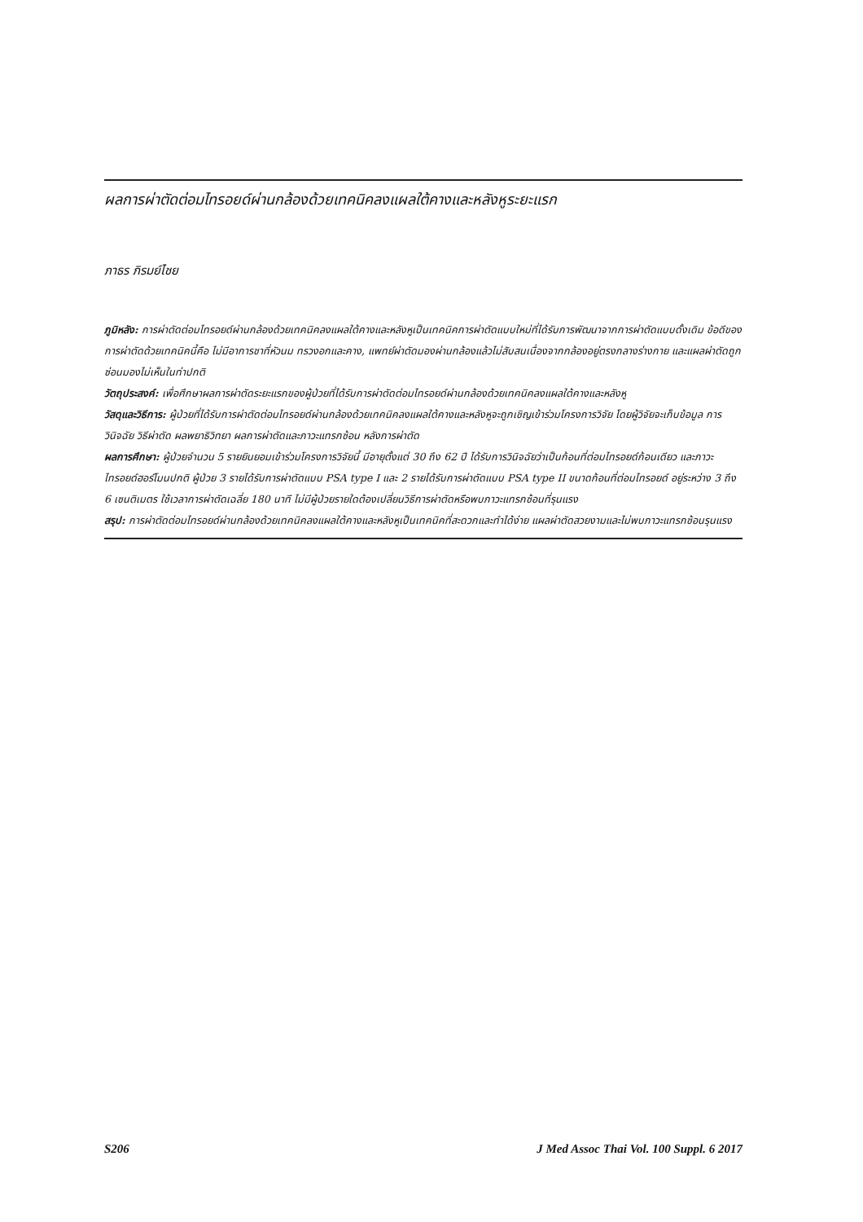ผลการผ่าตัดต่อมไทรอยด์ผ่านกล้องด้วยเทคนิคลงแผลใต้คางและหลังหูระยะแรก
ภาธร ภิรมย์ไชย
ภูมิหลัง: การผ่าตัดต่อมไทรอยด์ผ่านกล้องด้วยเทคนิคลงแผลใต้คางและหลังหูเป็นเทคนิคการผ่าตัดแบบใหม่ที่ได้รับการพัฒนาจากการผ่าตัดแบบดั้งเดิม ข้อดีของการผ่าตัดด้วยเทคนิคนี้คือ ไม่มีอาการชาที่หัวนม ทรวงอกและคาง, แพทย์ผ่าตัดมองผ่านกล้องแล้วไม่สับสนเนื่องจากกล้องอยู่ตรงกลางร่างกาย และแผลผ่าตัดถูกซ่อนมองไม่เห็นในท่าปกติ
วัตถุประสงค์: เพื่อศึกษาผลการผ่าตัดระยะแรกของผู้ป่วยที่ได้รับการผ่าตัดต่อมไทรอยด์ผ่านกล้องด้วยเทคนิคลงแผลใต้คางและหลังหู
วัสดุและวิธีการ: ผู้ป่วยที่ได้รับการผ่าตัดต่อมไทรอยด์ผ่านกล้องด้วยเทคนิคลงแผลใต้คางและหลังหูจะถูกเชิญเข้าร่วมโครงการวิจัย โดยผู้วิจัยจะเก็บข้อมูล การวินิจฉัย วิธีผ่าตัด ผลพยาธิวิทยา ผลการผ่าตัดและภาวะแทรกซ้อน หลังการผ่าตัด
ผลการศึกษา: ผู้ป่วยจำนวน 5 รายยินยอมเข้าร่วมโครงการวิจัยนี้ มีอายุตั้งแต่ 30 ถึง 62 ปี ได้รับการวินิจฉัยว่าเป็นก้อนที่ต่อมไทรอยด์ก้อนเดียว และภาวะไทรอยด์ฮอร์โมนปกติ ผู้ป่วย 3 รายได้รับการผ่าตัดแบบ PSA type I และ 2 รายได้รับการผ่าตัดแบบ PSA type II ขนาดก้อนที่ต่อมไทรอยด์ อยู่ระหว่าง 3 ถึง 6 เซนติเมตร ใช้เวลาการผ่าตัดเฉลี่ย 180 นาที ไม่มีผู้ป่วยรายใดต้องเปลี่ยนวิธีการผ่าตัดหรือพบภาวะแทรกซ้อนที่รุนแรง
สรุป: การผ่าตัดต่อมไทรอยด์ผ่านกล้องด้วยเทคนิคลงแผลใต้คางและหลังหูเป็นเทคนิคที่สะดวกและทำได้ง่าย แผลผ่าตัดสวยงามและไม่พบภาวะแทรกซ้อนรุนแรง
S206 J Med Assoc Thai Vol. 100 Suppl. 6 2017